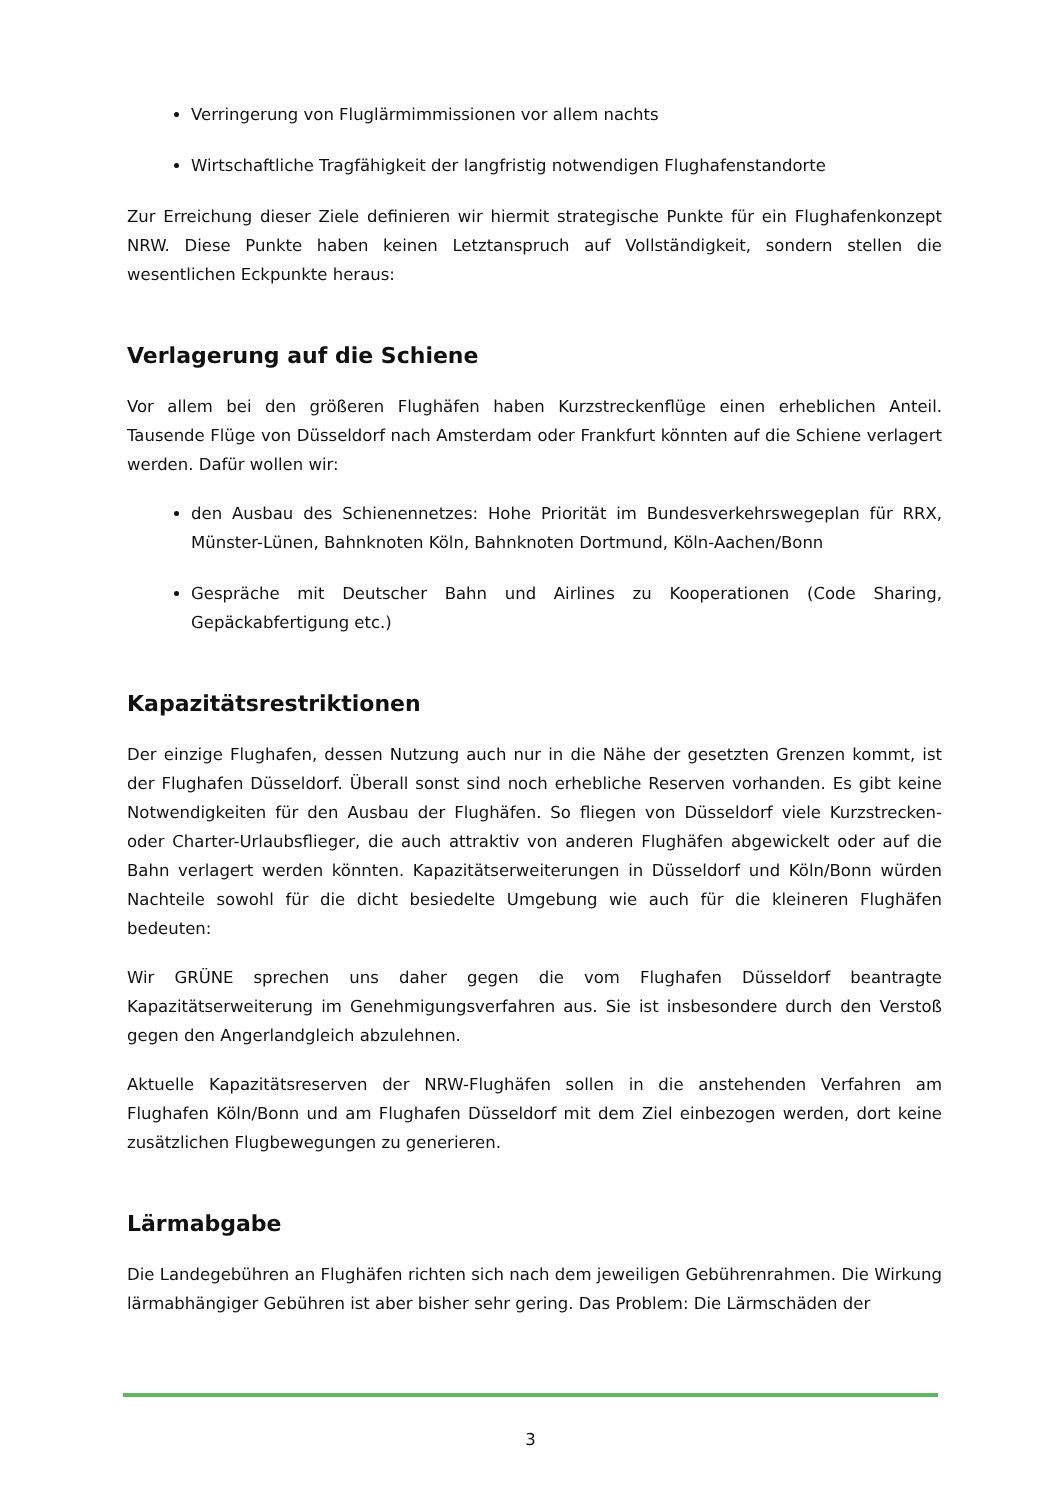Verringerung von Fluglärmimmissionen vor allem nachts
Wirtschaftliche Tragfähigkeit der langfristig notwendigen Flughafenstandorte
Zur Erreichung dieser Ziele definieren wir hiermit strategische Punkte für ein Flughafenkonzept NRW. Diese Punkte haben keinen Letztanspruch auf Vollständigkeit, sondern stellen die wesentlichen Eckpunkte heraus:
Verlagerung auf die Schiene
Vor allem bei den größeren Flughäfen haben Kurzstreckenflüge einen erheblichen Anteil. Tausende Flüge von Düsseldorf nach Amsterdam oder Frankfurt könnten auf die Schiene verlagert werden. Dafür wollen wir:
den Ausbau des Schienennetzes: Hohe Priorität im Bundesverkehrswegeplan für RRX, Münster-Lünen, Bahnknoten Köln, Bahnknoten Dortmund, Köln-Aachen/Bonn
Gespräche mit Deutscher Bahn und Airlines zu Kooperationen (Code Sharing, Gepäckabfertigung etc.)
Kapazitätsrestriktionen
Der einzige Flughafen, dessen Nutzung auch nur in die Nähe der gesetzten Grenzen kommt, ist der Flughafen Düsseldorf. Überall sonst sind noch erhebliche Reserven vorhanden. Es gibt keine Notwendigkeiten für den Ausbau der Flughäfen. So fliegen von Düsseldorf viele Kurzstrecken- oder Charter-Urlaubsflieger, die auch attraktiv von anderen Flughäfen abgewickelt oder auf die Bahn verlagert werden könnten. Kapazitätserweiterungen in Düsseldorf und Köln/Bonn würden Nachteile sowohl für die dicht besiedelte Umgebung wie auch für die kleineren Flughäfen bedeuten:
Wir GRÜNE sprechen uns daher gegen die vom Flughafen Düsseldorf beantragte Kapazitätserweiterung im Genehmigungsverfahren aus. Sie ist insbesondere durch den Verstoß gegen den Angerlandgleich abzulehnen.
Aktuelle Kapazitätsreserven der NRW-Flughäfen sollen in die anstehenden Verfahren am Flughafen Köln/Bonn und am Flughafen Düsseldorf mit dem Ziel einbezogen werden, dort keine zusätzlichen Flugbewegungen zu generieren.
Lärmabgabe
Die Landegebühren an Flughäfen richten sich nach dem jeweiligen Gebührenrahmen. Die Wirkung lärmabhängiger Gebühren ist aber bisher sehr gering. Das Problem: Die Lärmschäden der
3